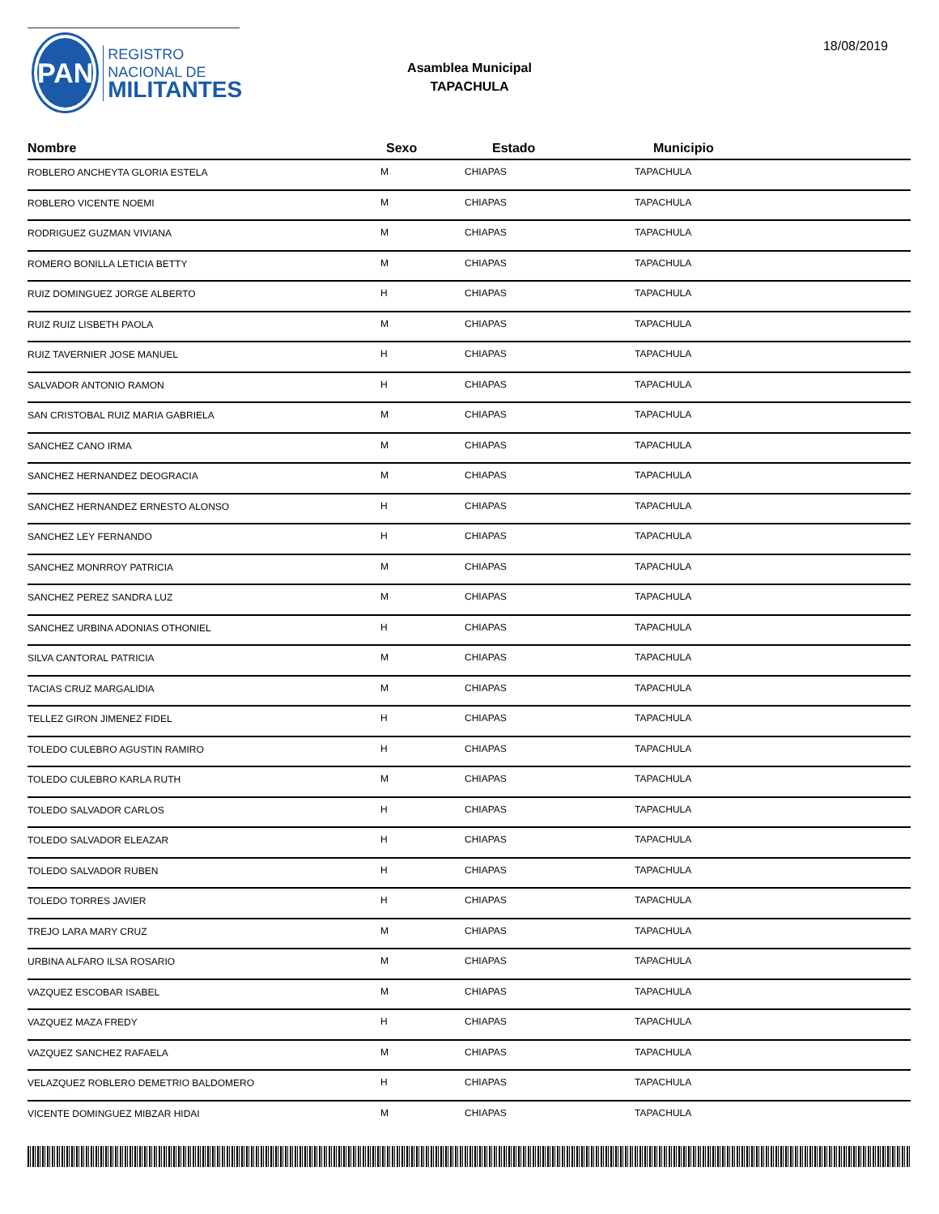PAN
REGISTRO
NACIONAL DE
MILITANTES
Asamblea Municipal
TAPACHULA
18/08/2019
| Nombre | Sexo | Estado | Municipio |
| --- | --- | --- | --- |
| ROBLERO ANCHEYTA GLORIA ESTELA | M | CHIAPAS | TAPACHULA |
| ROBLERO VICENTE NOEMI | M | CHIAPAS | TAPACHULA |
| RODRIGUEZ GUZMAN VIVIANA | M | CHIAPAS | TAPACHULA |
| ROMERO BONILLA LETICIA BETTY | M | CHIAPAS | TAPACHULA |
| RUIZ DOMINGUEZ JORGE ALBERTO | H | CHIAPAS | TAPACHULA |
| RUIZ RUIZ LISBETH PAOLA | M | CHIAPAS | TAPACHULA |
| RUIZ TAVERNIER JOSE MANUEL | H | CHIAPAS | TAPACHULA |
| SALVADOR ANTONIO RAMON | H | CHIAPAS | TAPACHULA |
| SAN CRISTOBAL RUIZ MARIA GABRIELA | M | CHIAPAS | TAPACHULA |
| SANCHEZ CANO IRMA | M | CHIAPAS | TAPACHULA |
| SANCHEZ HERNANDEZ DEOGRACIA | M | CHIAPAS | TAPACHULA |
| SANCHEZ HERNANDEZ ERNESTO ALONSO | H | CHIAPAS | TAPACHULA |
| SANCHEZ LEY FERNANDO | H | CHIAPAS | TAPACHULA |
| SANCHEZ MONRROY PATRICIA | M | CHIAPAS | TAPACHULA |
| SANCHEZ PEREZ SANDRA LUZ | M | CHIAPAS | TAPACHULA |
| SANCHEZ URBINA ADONIAS OTHONIEL | H | CHIAPAS | TAPACHULA |
| SILVA CANTORAL PATRICIA | M | CHIAPAS | TAPACHULA |
| TACIAS CRUZ MARGALIDIA | M | CHIAPAS | TAPACHULA |
| TELLEZ GIRON JIMENEZ FIDEL | H | CHIAPAS | TAPACHULA |
| TOLEDO CULEBRO AGUSTIN RAMIRO | H | CHIAPAS | TAPACHULA |
| TOLEDO CULEBRO KARLA RUTH | M | CHIAPAS | TAPACHULA |
| TOLEDO SALVADOR CARLOS | H | CHIAPAS | TAPACHULA |
| TOLEDO SALVADOR ELEAZAR | H | CHIAPAS | TAPACHULA |
| TOLEDO SALVADOR RUBEN | H | CHIAPAS | TAPACHULA |
| TOLEDO TORRES JAVIER | H | CHIAPAS | TAPACHULA |
| TREJO LARA MARY CRUZ | M | CHIAPAS | TAPACHULA |
| URBINA ALFARO ILSA ROSARIO | M | CHIAPAS | TAPACHULA |
| VAZQUEZ ESCOBAR ISABEL | M | CHIAPAS | TAPACHULA |
| VAZQUEZ MAZA FREDY | H | CHIAPAS | TAPACHULA |
| VAZQUEZ SANCHEZ RAFAELA | M | CHIAPAS | TAPACHULA |
| VELAZQUEZ ROBLERO DEMETRIO BALDOMERO | H | CHIAPAS | TAPACHULA |
| VICENTE DOMINGUEZ MIBZAR HIDAI | M | CHIAPAS | TAPACHULA |